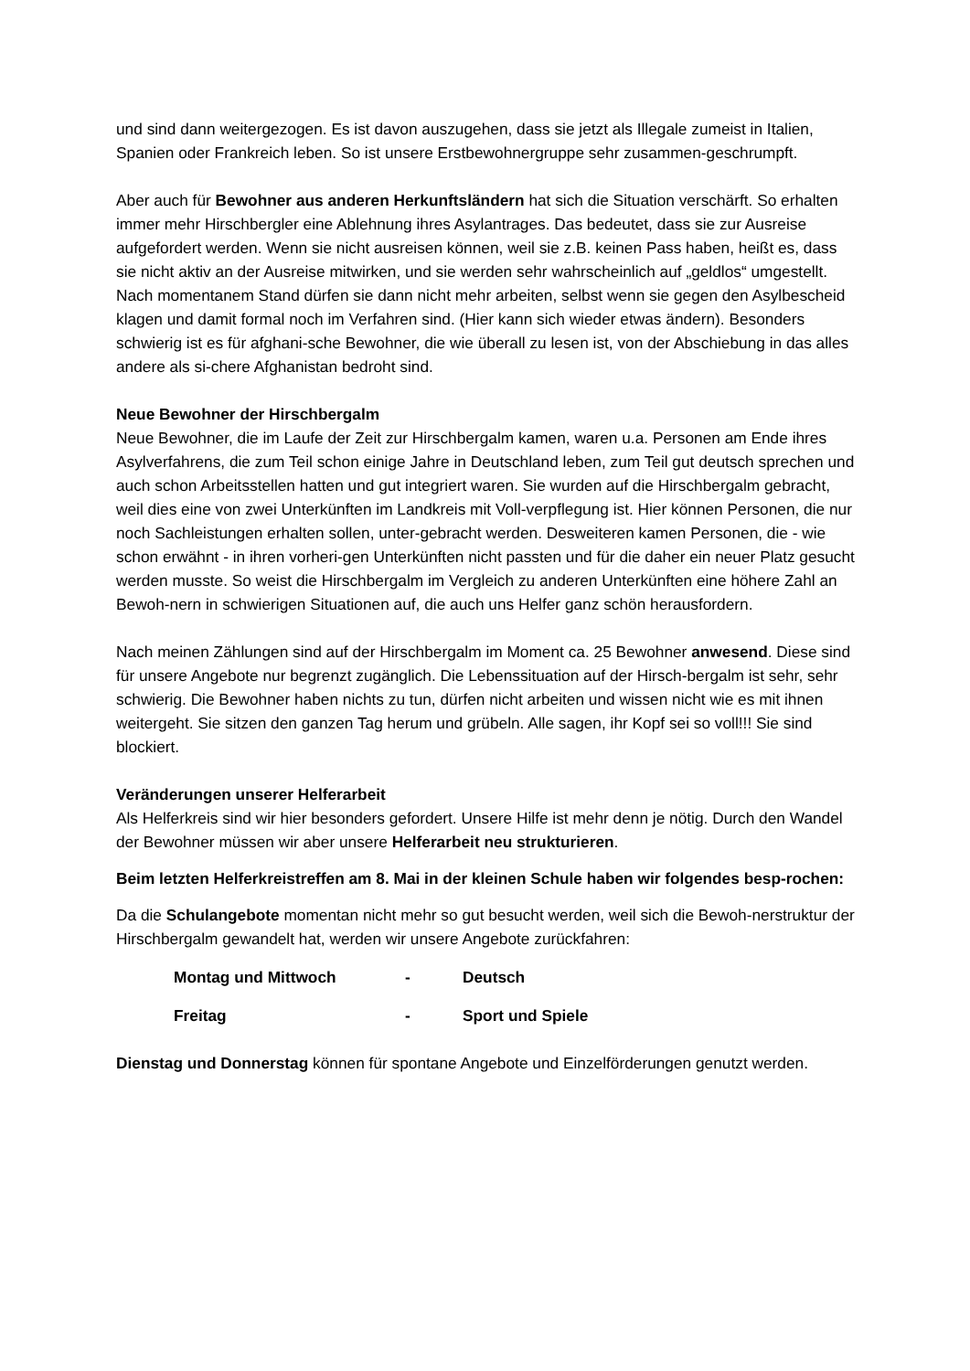und sind dann weitergezogen. Es ist davon auszugehen, dass sie jetzt als Illegale zumeist in Italien, Spanien oder Frankreich leben. So ist unsere Erstbewohnergruppe sehr zusammen-geschrumpft.
Aber auch für Bewohner aus anderen Herkunftsländern hat sich die Situation verschärft. So erhalten immer mehr Hirschbergler eine Ablehnung ihres Asylantrages. Das bedeutet, dass sie zur Ausreise aufgefordert werden. Wenn sie nicht ausreisen können, weil sie z.B. keinen Pass haben, heißt es, dass sie nicht aktiv an der Ausreise mitwirken, und sie werden sehr wahrscheinlich auf „geldlos“ umgestellt. Nach momentanem Stand dürfen sie dann nicht mehr arbeiten, selbst wenn sie gegen den Asylbescheid klagen und damit formal noch im Verfahren sind. (Hier kann sich wieder etwas ändern). Besonders schwierig ist es für afghani-sche Bewohner, die wie überall zu lesen ist, von der Abschiebung in das alles andere als si-chere Afghanistan bedroht sind.
Neue Bewohner der Hirschbergalm
Neue Bewohner, die im Laufe der Zeit zur Hirschbergalm kamen, waren u.a. Personen am Ende ihres Asylverfahrens, die zum Teil schon einige Jahre in Deutschland leben, zum Teil gut deutsch sprechen und auch schon Arbeitsstellen hatten und gut integriert waren. Sie wurden auf die Hirschbergalm gebracht, weil dies eine von zwei Unterkünften im Landkreis mit Voll-verpflegung ist. Hier können Personen, die nur noch Sachleistungen erhalten sollen, unter-gebracht werden. Desweiteren kamen Personen, die - wie schon erwähnt - in ihren vorheri-gen Unterkünften nicht passten und für die daher ein neuer Platz gesucht werden musste. So weist die Hirschbergalm im Vergleich zu anderen Unterkünften eine höhere Zahl an Bewoh-nern in schwierigen Situationen auf, die auch uns Helfer ganz schön herausfordern.
Nach meinen Zählungen sind auf der Hirschbergalm im Moment ca. 25 Bewohner anwesend. Diese sind für unsere Angebote nur begrenzt zugänglich. Die Lebenssituation auf der Hirsch-bergalm ist sehr, sehr schwierig. Die Bewohner haben nichts zu tun, dürfen nicht arbeiten und wissen nicht wie es mit ihnen weitergeht. Sie sitzen den ganzen Tag herum und grübeln. Alle sagen, ihr Kopf sei so voll!!! Sie sind blockiert.
Veränderungen unserer Helferarbeit
Als Helferkreis sind wir hier besonders gefordert. Unsere Hilfe ist mehr denn je nötig. Durch den Wandel der Bewohner müssen wir aber unsere Helferarbeit neu strukturieren.
Beim letzten Helferkreistreffen am 8. Mai in der kleinen Schule haben wir folgendes besp-rochen:
Da die Schulangebote momentan nicht mehr so gut besucht werden, weil sich die Bewoh-nerstruktur der Hirschbergalm gewandelt hat, werden wir unsere Angebote zurückfahren:
| Montag und Mittwoch | - | Deutsch |
| Freitag | - | Sport und Spiele |
Dienstag und Donnerstag können für spontane Angebote und Einzelförderungen genutzt werden.